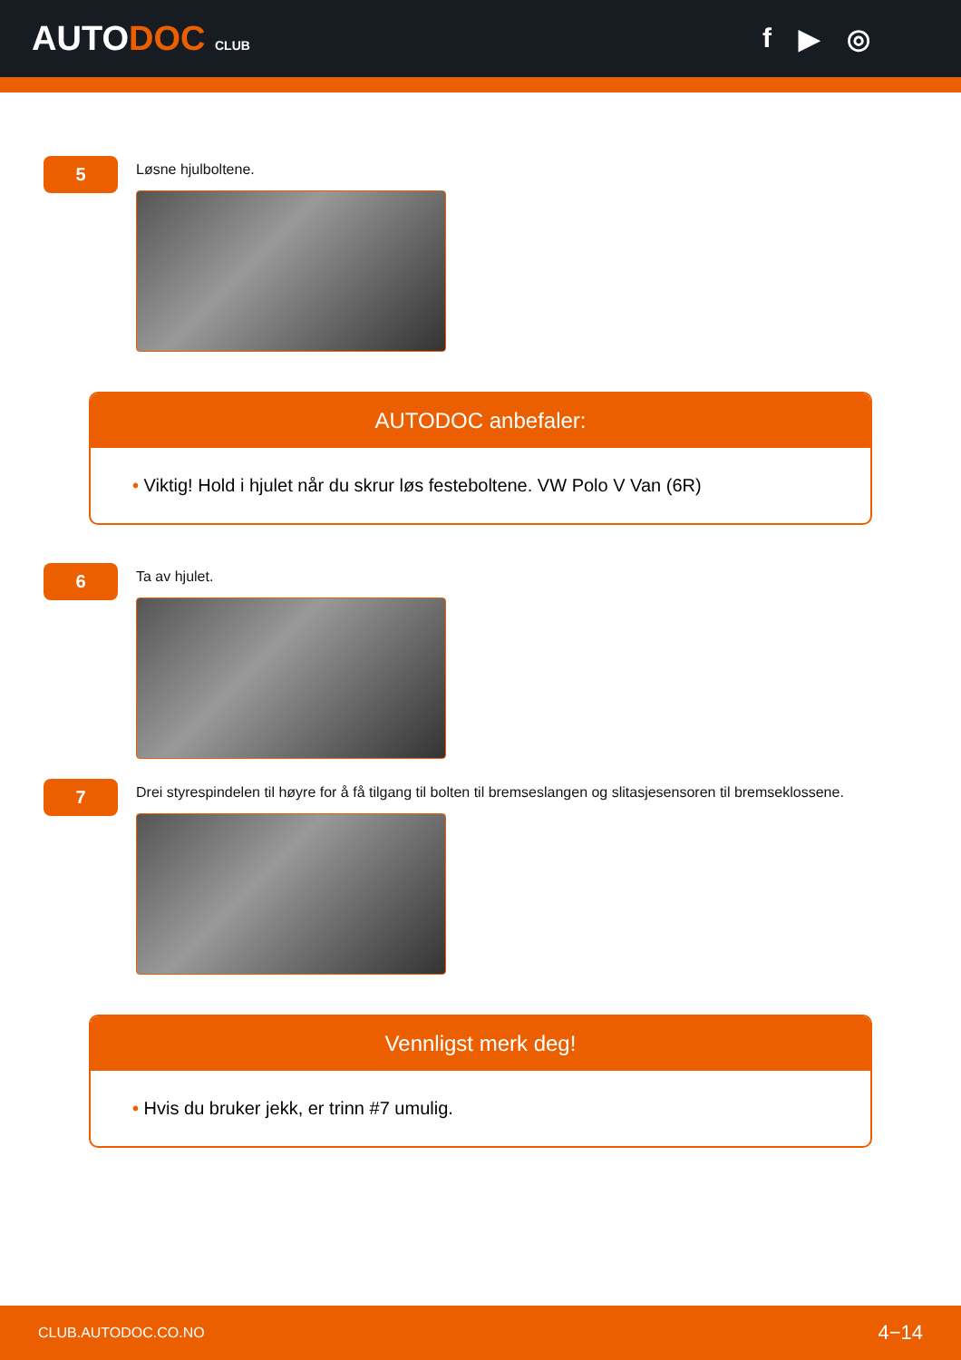AUTODOC CLUB
f ▶ ◎
5
Løsne hjulboltene.
AUTODOC anbefaler:
• Viktig! Hold i hjulet når du skrur løs festeboltene. VW Polo V Van (6R)
6
Ta av hjulet.
7
Drei styrespindelen til høyre for å få tilgang til bolten til bremseslangen og slitasjesensoren til bremseklossene.
Vennligst merk deg!
• Hvis du bruker jekk, er trinn #7 umulig.
CLUB.AUTODOC.CO.NO 4−14